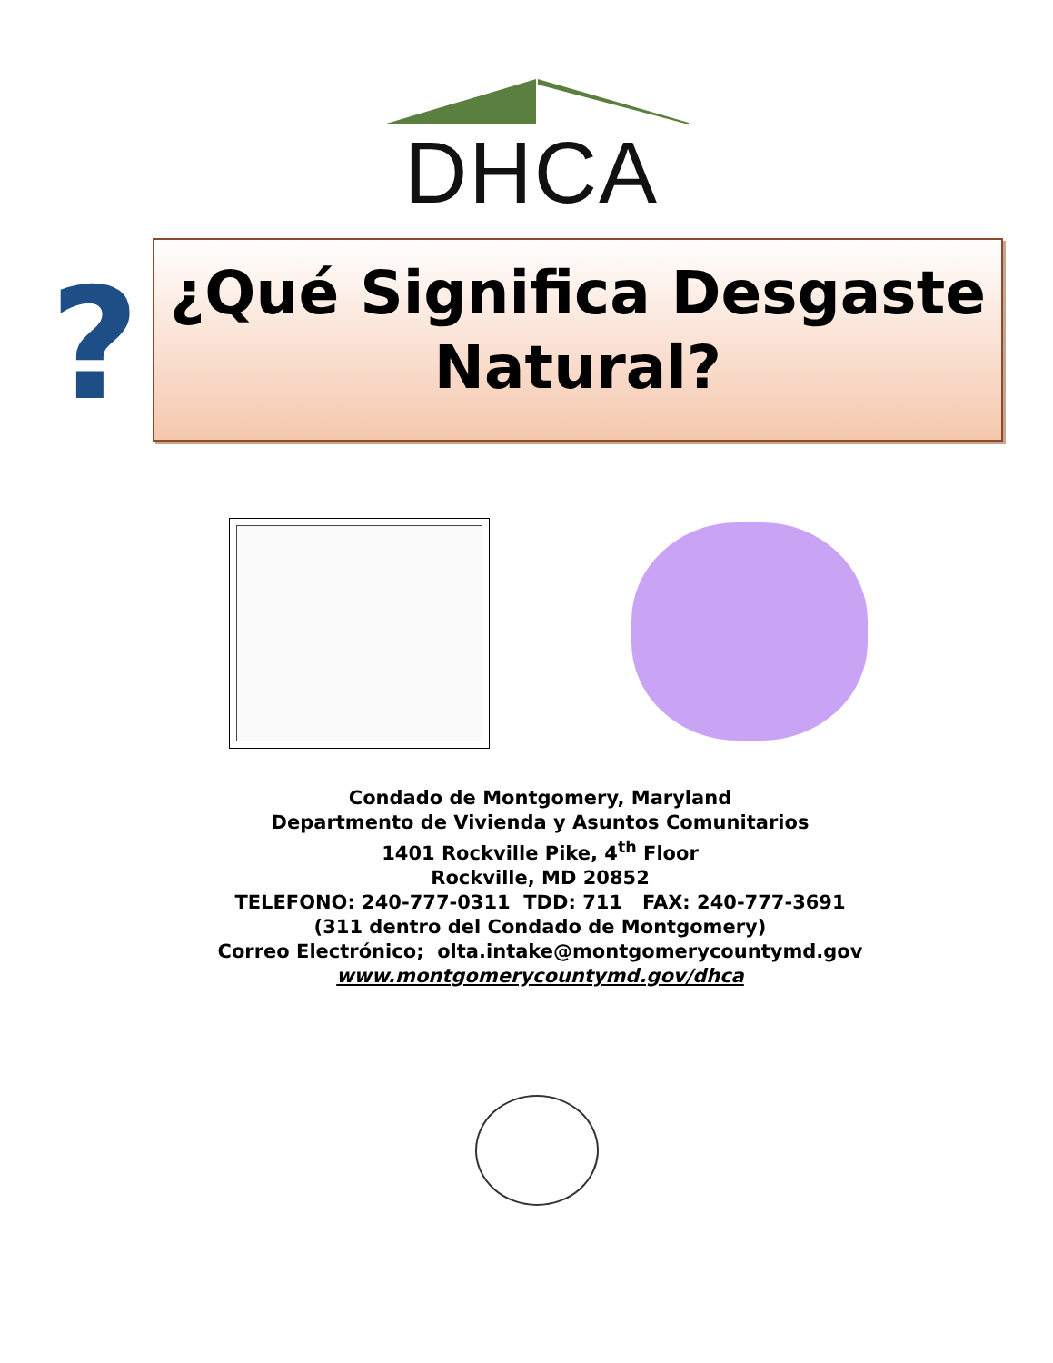DHCA
?
¿Qué Significa Desgaste
Natural?
Condado de Montgomery, Maryland
Departmento de Vivienda y Asuntos Comunitarios
1401 Rockville Pike, 4<sup>th</sup> Floor
Rockville, MD 20852
TELEFONO: 240-777-0311 TDD: 711 FAX: 240-777-3691
(311 dentro del Condado de Montgomery)
Correo Electrónico; olta.intake@montgomerycountymd.gov
www.montgomerycountymd.gov/dhca